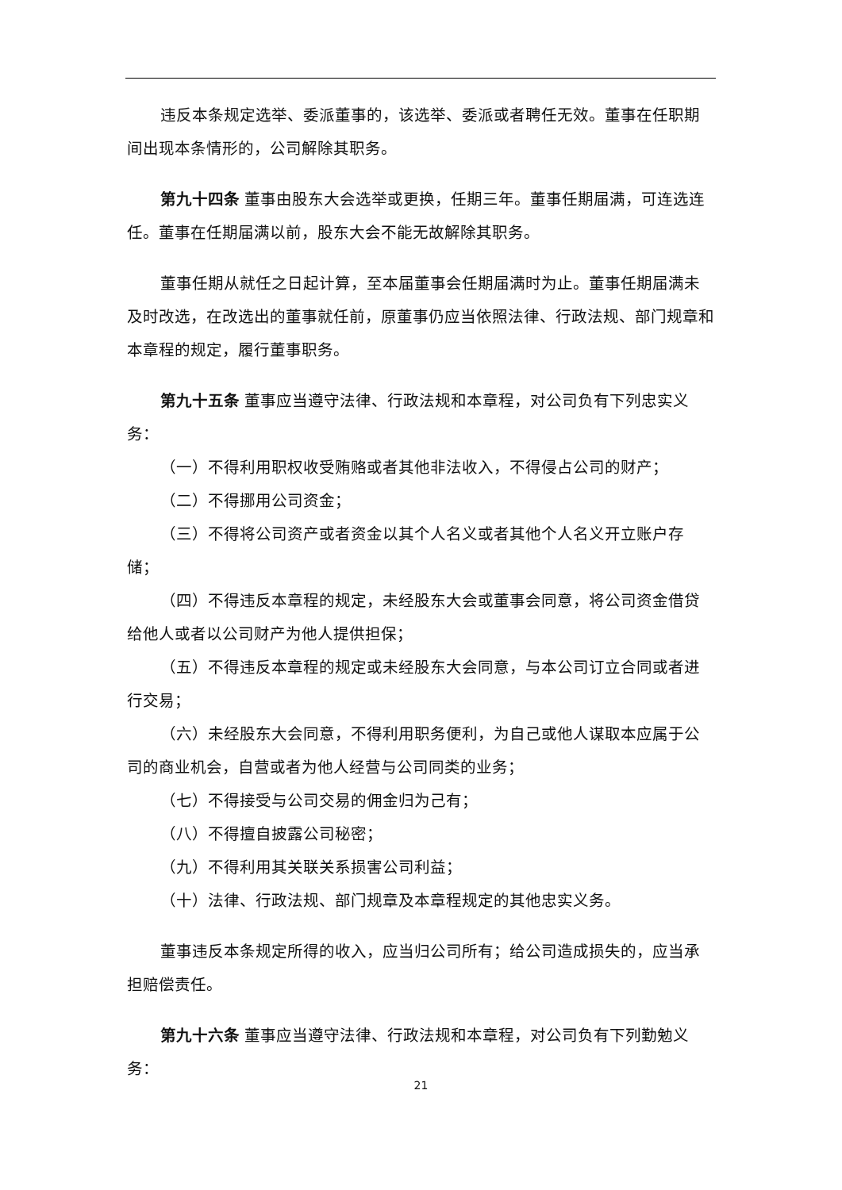违反本条规定选举、委派董事的，该选举、委派或者聘任无效。董事在任职期间出现本条情形的，公司解除其职务。
第九十四条 董事由股东大会选举或更换，任期三年。董事任期届满，可连选连任。董事在任期届满以前，股东大会不能无故解除其职务。
董事任期从就任之日起计算，至本届董事会任期届满时为止。董事任期届满未及时改选，在改选出的董事就任前，原董事仍应当依照法律、行政法规、部门规章和本章程的规定，履行董事职务。
第九十五条 董事应当遵守法律、行政法规和本章程，对公司负有下列忠实义务：
（一）不得利用职权收受贿赂或者其他非法收入，不得侵占公司的财产；
（二）不得挪用公司资金；
（三）不得将公司资产或者资金以其个人名义或者其他个人名义开立账户存储；
（四）不得违反本章程的规定，未经股东大会或董事会同意，将公司资金借贷给他人或者以公司财产为他人提供担保；
（五）不得违反本章程的规定或未经股东大会同意，与本公司订立合同或者进行交易；
（六）未经股东大会同意，不得利用职务便利，为自己或他人谋取本应属于公司的商业机会，自营或者为他人经营与公司同类的业务；
（七）不得接受与公司交易的佣金归为己有；
（八）不得擅自披露公司秘密；
（九）不得利用其关联关系损害公司利益；
（十）法律、行政法规、部门规章及本章程规定的其他忠实义务。
董事违反本条规定所得的收入，应当归公司所有；给公司造成损失的，应当承担赔偿责任。
第九十六条 董事应当遵守法律、行政法规和本章程，对公司负有下列勤勉义务：
21